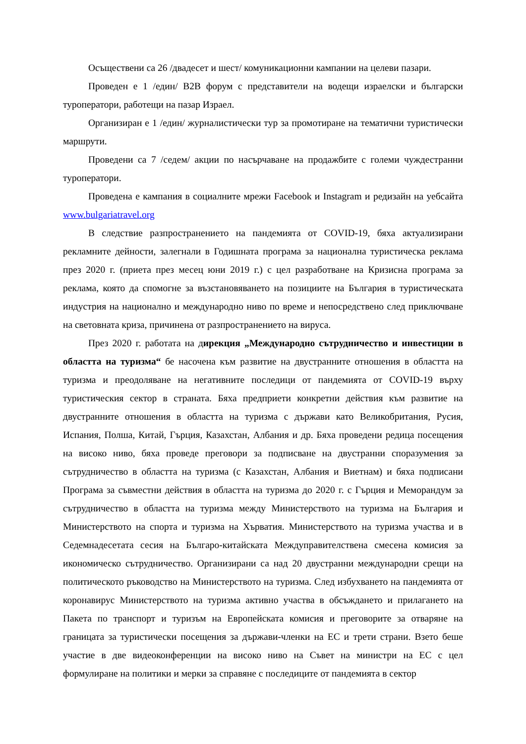Осъществени са 26 /двадесет и шест/ комуникационни кампании на целеви пазари.
Проведен е 1 /един/ B2B форум с представители на водещи израелски и български туроператори, работещи на пазар Израел.
Организиран е 1 /един/ журналистически тур за промотиране на тематични туристически маршрути.
Проведени са 7 /седем/ акции по насърчаване на продажбите с големи чуждестранни туроператори.
Проведена е кампания в социалните мрежи Facebook и Instagram и редизайн на уебсайта www.bulgariatravel.org
В следствие разпространението на пандемията от COVID-19, бяха актуализирани рекламните дейности, залегнали в Годишната програма за национална туристическа реклама през 2020 г. (приета през месец юни 2019 г.) с цел разработване на Кризисна програма за реклама, която да спомогне за възстановяването на позициите на България в туристическата индустрия на национално и международно ниво по време и непосредствено след приключване на световната криза, причинена от разпространението на вируса.
През 2020 г. работата на дирекция „Международно сътрудничество и инвестиции в областта на туризма“ бе насочена към развитие на двустранните отношения в областта на туризма и преодоляване на негативните последици от пандемията от COVID-19 върху туристическия сектор в страната. Бяха предприети конкретни действия към развитие на двустранните отношения в областта на туризма с държави като Великобритания, Русия, Испания, Полша, Китай, Гърция, Казахстан, Албания и др. Бяха проведени редица посещения на високо ниво, бяха проведе преговори за подписване на двустранни споразумения за сътрудничество в областта на туризма (с Казахстан, Албания и Виетнам) и бяха подписани Програма за съвместни действия в областта на туризма до 2020 г. с Гърция и Меморандум за сътрудничество в областта на туризма между Министерството на туризма на България и Министерството на спорта и туризма на Хърватия. Министерството на туризма участва и в Седемнадесетата сесия на Българо-китайската Междуправителствена смесена комисия за икономическо сътрудничество. Организирани са над 20 двустранни международни срещи на политическото ръководство на Министерството на туризма. След избухването на пандемията от коронавирус Министерството на туризма активно участва в обсъждането и прилагането на Пакета по транспорт и туризъм на Европейската комисия и преговорите за отваряне на границата за туристически посещения за държави-членки на ЕС и трети страни. Взето беше участие в две видеоконференции на високо ниво на Съвет на министри на ЕС с цел формулиране на политики и мерки за справяне с последиците от пандемията в сектор